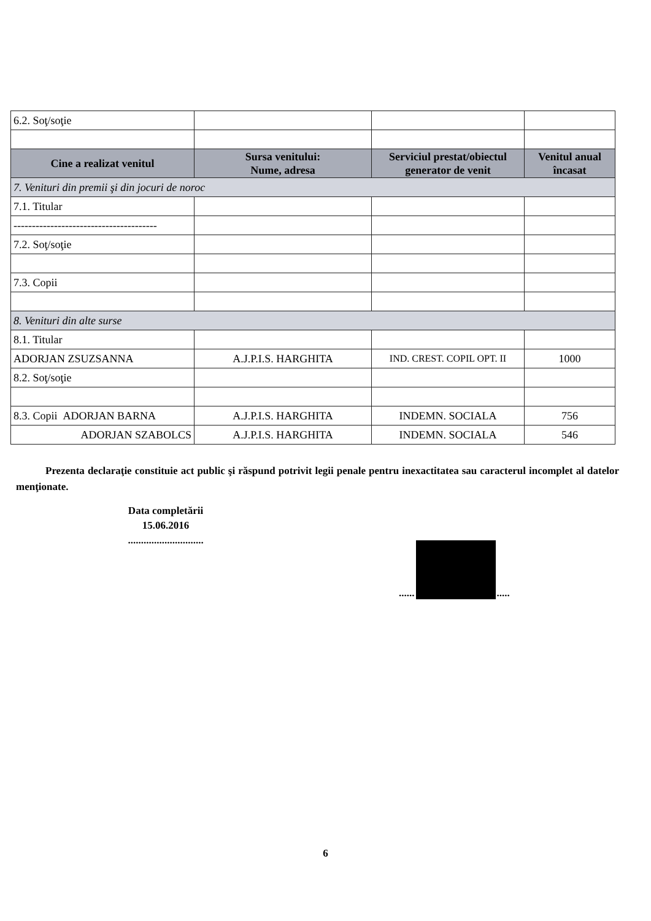| 6.2. Soţ/soţie | | | |
| Cine a realizat venitul | Sursa venitului: Nume, adresa | Serviciul prestat/obiectul generator de venit | Venitul anual încasat |
| 7. Venituri din premii şi din jocuri de noroc | | | |
| 7.1. Titular | | | |
| --------------------------------------- | | | |
| 7.2. Soţ/soţie | | | |
| 7.3. Copii | | | |
| 8. Venituri din alte surse | | | |
| 8.1. Titular | | | |
| ADORJAN ZSUZSANNA | A.J.P.I.S. HARGHITA | IND. CREST. COPIL OPT. II | 1000 |
| 8.2. Soţ/soţie | | | |
| 8.3. Copii ADORJAN BARNA | A.J.P.I.S. HARGHITA | INDEMN. SOCIALA | 756 |
| ADORJAN SZABOLCS | A.J.P.I.S. HARGHITA | INDEMN. SOCIALA | 546 |
Prezenta declaraţie constituie act public şi răspund potrivit legii penale pentru inexactitatea sau caracterul incomplet al datelor menţionate.
Data completării
15.06.2016
.............................
......
.....
6